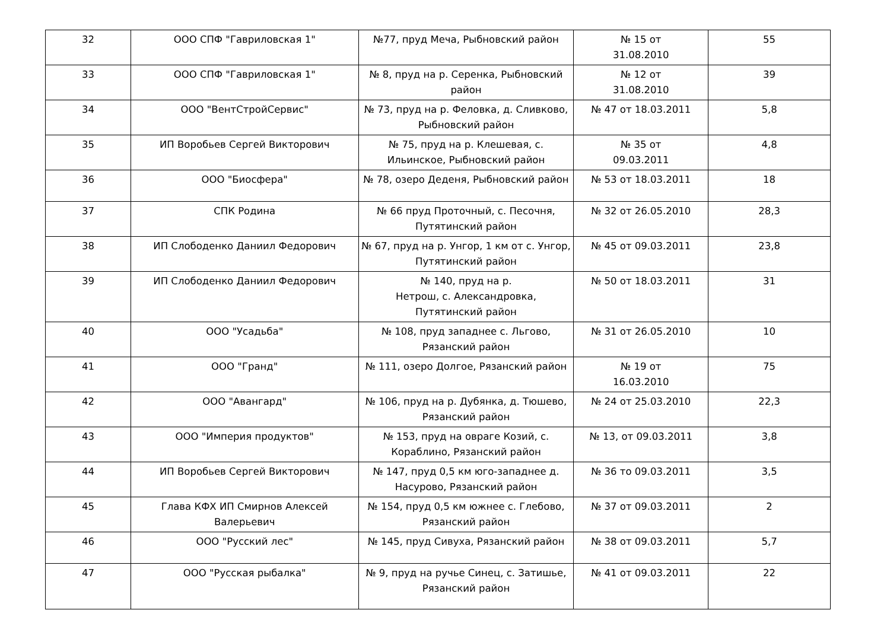| 32 | ООО СПФ "Гавриловская 1" | №77, пруд Меча, Рыбновский район | № 15 от 31.08.2010 | 55 |
| 33 | ООО СПФ "Гавриловская 1" | № 8, пруд на р. Серенка, Рыбновский район | № 12 от 31.08.2010 | 39 |
| 34 | ООО "ВентСтройСервис" | № 73, пруд на р. Феловка, д. Сливково, Рыбновский район | № 47 от 18.03.2011 | 5,8 |
| 35 | ИП Воробьев Сергей Викторович | № 75, пруд на р. Клешевая, с. Ильинское, Рыбновский район | № 35 от 09.03.2011 | 4,8 |
| 36 | ООО "Биосфера" | № 78, озеро Деденя, Рыбновский район | № 53 от 18.03.2011 | 18 |
| 37 | СПК Родина | № 66 пруд Проточный, с. Песочня, Путятинский район | № 32 от 26.05.2010 | 28,3 |
| 38 | ИП Слободенко Даниил Федорович | № 67, пруд на р. Унгор, 1 км от с. Унгор, Путятинский район | № 45 от 09.03.2011 | 23,8 |
| 39 | ИП Слободенко Даниил Федорович | № 140, пруд на р. Нетрош, с. Александровка, Путятинский район | № 50 от 18.03.2011 | 31 |
| 40 | ООО "Усадьба" | № 108, пруд западнее с. Льгово, Рязанский район | № 31 от 26.05.2010 | 10 |
| 41 | ООО "Гранд" | № 111, озеро Долгое, Рязанский район | № 19 от 16.03.2010 | 75 |
| 42 | ООО "Авангард" | № 106, пруд на р. Дубянка, д. Тюшево, Рязанский район | № 24 от 25.03.2010 | 22,3 |
| 43 | ООО "Империя продуктов" | № 153, пруд на овраге Козий, с. Кораблино, Рязанский район | № 13, от 09.03.2011 | 3,8 |
| 44 | ИП Воробьев Сергей Викторович | № 147, пруд 0,5 км юго-западнее д. Насурово, Рязанский район | № 36 то 09.03.2011 | 3,5 |
| 45 | Глава КФХ ИП Смирнов Алексей Валерьевич | № 154, пруд 0,5 км южнее с. Глебово, Рязанский район | № 37 от 09.03.2011 | 2 |
| 46 | ООО "Русский лес" | № 145, пруд Сивуха, Рязанский район | № 38 от 09.03.2011 | 5,7 |
| 47 | ООО "Русская рыбалка" | № 9, пруд на ручье Синец, с. Затишье, Рязанский район | № 41 от 09.03.2011 | 22 |